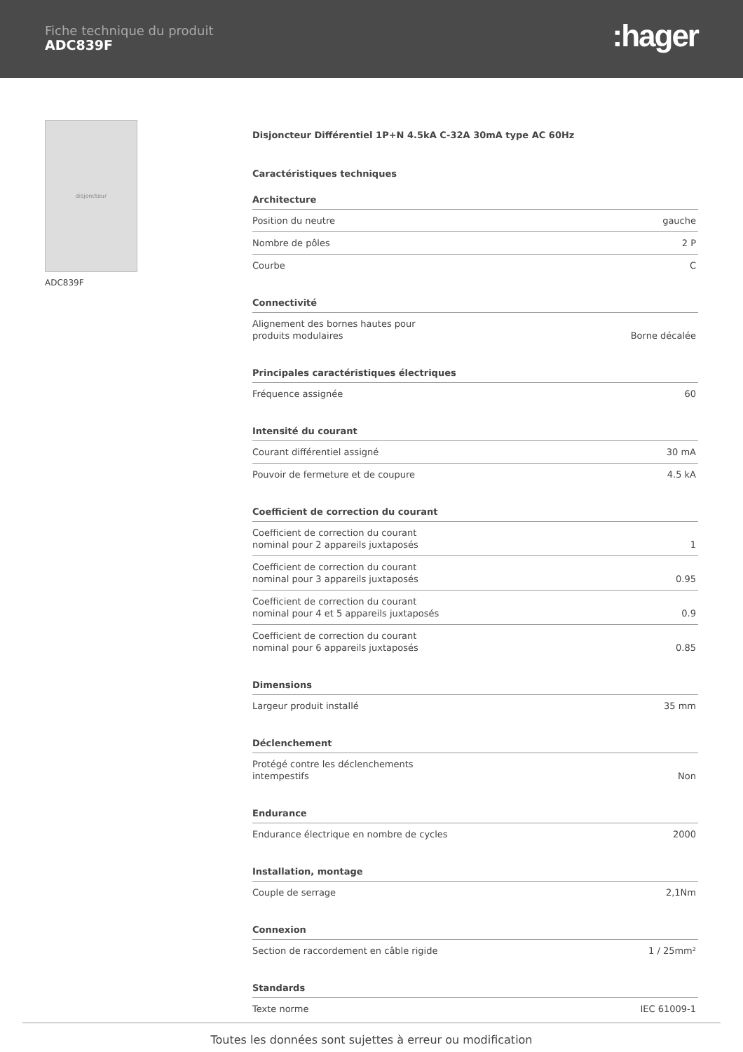Fiche technique du produit
ADC839F
:hager
disjoncteur
ADC839F
Disjoncteur Différentiel 1P+N 4.5kA C-32A 30mA type AC 60Hz
Caractéristiques techniques
Architecture
| Position du neutre | gauche |
| Nombre de pôles | 2 P |
| Courbe | C |
Connectivité
| Alignement des bornes hautes pour produits modulaires | Borne décalée |
Principales caractéristiques électriques
| Fréquence assignée | 60 |
Intensité du courant
| Courant différentiel assigné | 30 mA |
| Pouvoir de fermeture et de coupure | 4.5 kA |
Coefficient de correction du courant
| Coefficient de correction du courant nominal pour 2 appareils juxtaposés | 1 |
| Coefficient de correction du courant nominal pour 3 appareils juxtaposés | 0.95 |
| Coefficient de correction du courant nominal pour 4 et 5 appareils juxtaposés | 0.9 |
| Coefficient de correction du courant nominal pour 6 appareils juxtaposés | 0.85 |
Dimensions
| Largeur produit installé | 35 mm |
Déclenchement
| Protégé contre les déclenchements intempestifs | Non |
Endurance
| Endurance électrique en nombre de cycles | 2000 |
Installation, montage
| Couple de serrage | 2,1Nm |
Connexion
| Section de raccordement en câble rigide | 1 / 25mm² |
Standards
| Texte norme | IEC 61009-1 |
Toutes les données sont sujettes à erreur ou modification